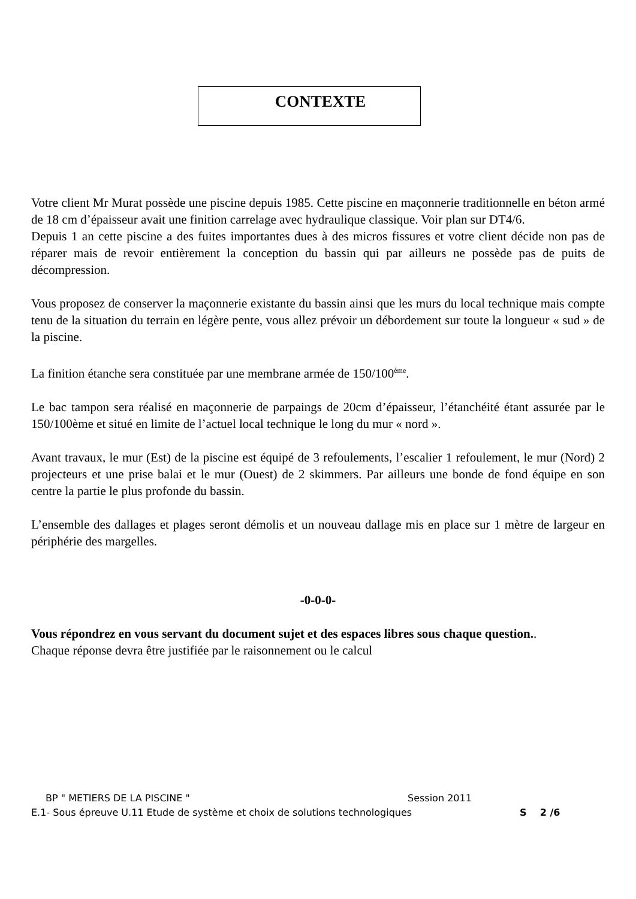CONTEXTE
Votre client Mr Murat possède une piscine depuis 1985. Cette piscine en maçonnerie traditionnelle en béton armé de 18 cm d’épaisseur avait une finition carrelage avec hydraulique classique. Voir plan sur DT4/6.
Depuis 1 an cette piscine a des fuites importantes dues à des micros fissures et votre client décide non pas de réparer mais de revoir entièrement la conception du bassin qui par ailleurs ne possède pas de puits de décompression.
Vous proposez de conserver la maçonnerie existante du bassin ainsi que les murs du local technique mais compte tenu de la situation du terrain en légère pente, vous allez prévoir un débordement sur toute la longueur « sud » de la piscine.
La finition étanche sera constituée par une membrane armée de 150/100<sup>ème</sup>.
Le bac tampon sera réalisé en maçonnerie de parpaings de 20cm d’épaisseur, l’étanchéité étant assurée par le 150/100ème et situé en limite de l’actuel local technique le long du mur « nord ».
Avant travaux, le mur (Est) de la piscine est équipé de 3 refoulements, l’escalier 1 refoulement, le mur (Nord) 2 projecteurs et une prise balai et le mur (Ouest) de 2 skimmers. Par ailleurs une bonde de fond équipe en son centre la partie le plus profonde du bassin.
L’ensemble des dallages et plages seront démolis et un nouveau dallage mis en place sur 1 mètre de largeur en périphérie des margelles.
-0-0-0-
Vous répondrez en vous servant du document sujet et des espaces libres sous chaque question..
Chaque réponse devra être justifiée par le raisonnement ou le calcul
BP " METIERS DE LA PISCINE " Session 2011
E.1- Sous épreuve U.11 Etude de système et choix de solutions technologiques S 2 /6